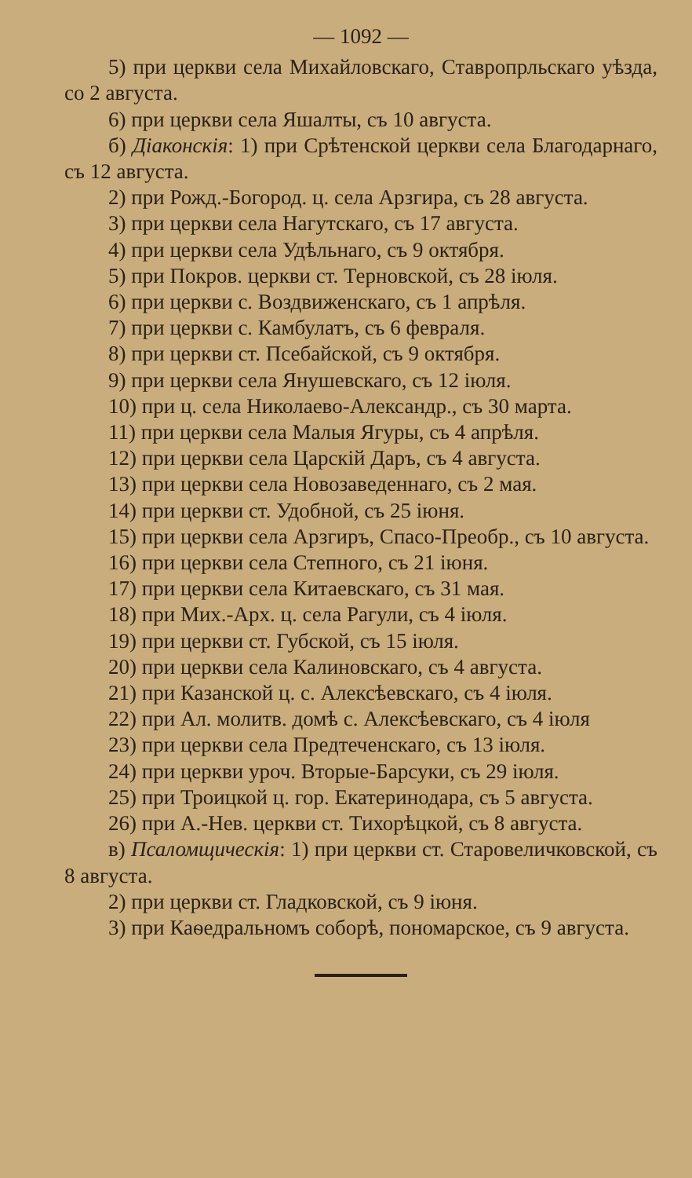— 1092 —
5) при церкви села Михайловскаго, Ставропрльскаго уѣзда, со 2 августа.
6) при церкви села Яшалты, съ 10 августа.
б) Діаконскія: 1) при Срѣтенской церкви села Благодарнаго, съ 12 августа.
2) при Рожд.-Богород. ц. села Арзгира, съ 28 августа.
3) при церкви села Нагутскаго, съ 17 августа.
4) при церкви села Удѣльнаго, съ 9 октября.
5) при Покров. церкви ст. Терновской, съ 28 іюля.
6) при церкви с. Воздвиженскаго, съ 1 апрѣля.
7) при церкви с. Камбулатъ, съ 6 февраля.
8) при церкви ст. Псебайской, съ 9 октября.
9) при церкви села Янушевскаго, съ 12 іюля.
10) при ц. села Николаево-Александр., съ 30 марта.
11) при церкви села Малыя Ягуры, съ 4 апрѣля.
12) при церкви села Царскій Даръ, съ 4 августа.
13) при церкви села Новозаведеннаго, съ 2 мая.
14) при церкви ст. Удобной, съ 25 іюня.
15) при церкви села Арзгиръ, Спасо-Преобр., съ 10 августа.
16) при церкви села Степного, съ 21 іюня.
17) при церкви села Китаевскаго, съ 31 мая.
18) при Мих.-Арх. ц. села Рагули, съ 4 іюля.
19) при церкви ст. Губской, съ 15 іюля.
20) при церкви села Калиновскаго, съ 4 августа.
21) при Казанской ц. с. Алексѣевскаго, съ 4 іюля.
22) при Ал. молитв. домѣ с. Алексѣевскаго, съ 4 іюля
23) при церкви села Предтеченскаго, съ 13 іюля.
24) при церкви уроч. Вторые-Барсуки, съ 29 іюля.
25) при Троицкой ц. гор. Екатеринодара, съ 5 августа.
26) при А.-Нев. церкви ст. Тихорѣцкой, съ 8 августа.
в) Псаломщическія: 1) при церкви ст. Старовеличковской, съ 8 августа.
2) при церкви ст. Гладковской, съ 9 іюня.
3) при Каѳедральномъ соборѣ, пономарское, съ 9 августа.